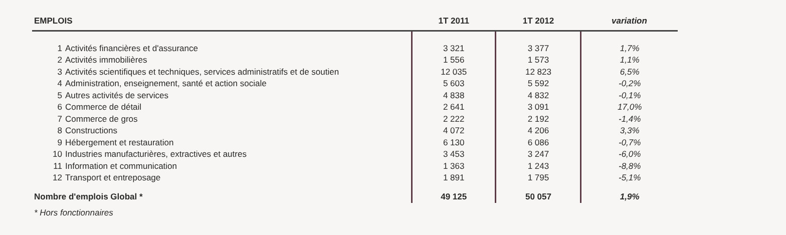| EMPLOIS | | 1T 2011 | 1T 2012 | variation |
| --- | --- | --- | --- | --- |
| 1 | Activités financières et d'assurance | 3 321 | 3 377 | 1,7% |
| 2 | Activités immobilières | 1 556 | 1 573 | 1,1% |
| 3 | Activités scientifiques et techniques, services administratifs et de soutien | 12 035 | 12 823 | 6,5% |
| 4 | Administration, enseignement, santé et action sociale | 5 603 | 5 592 | -0,2% |
| 5 | Autres activités de services | 4 838 | 4 832 | -0,1% |
| 6 | Commerce de détail | 2 641 | 3 091 | 17,0% |
| 7 | Commerce de gros | 2 222 | 2 192 | -1,4% |
| 8 | Constructions | 4 072 | 4 206 | 3,3% |
| 9 | Hébergement et restauration | 6 130 | 6 086 | -0,7% |
| 10 | Industries manufacturières, extractives et autres | 3 453 | 3 247 | -6,0% |
| 11 | Information et communication | 1 363 | 1 243 | -8,8% |
| 12 | Transport et entreposage | 1 891 | 1 795 | -5,1% |
| Nombre d'emplois Global * | | 49 125 | 50 057 | 1,9% |
* Hors fonctionnaires